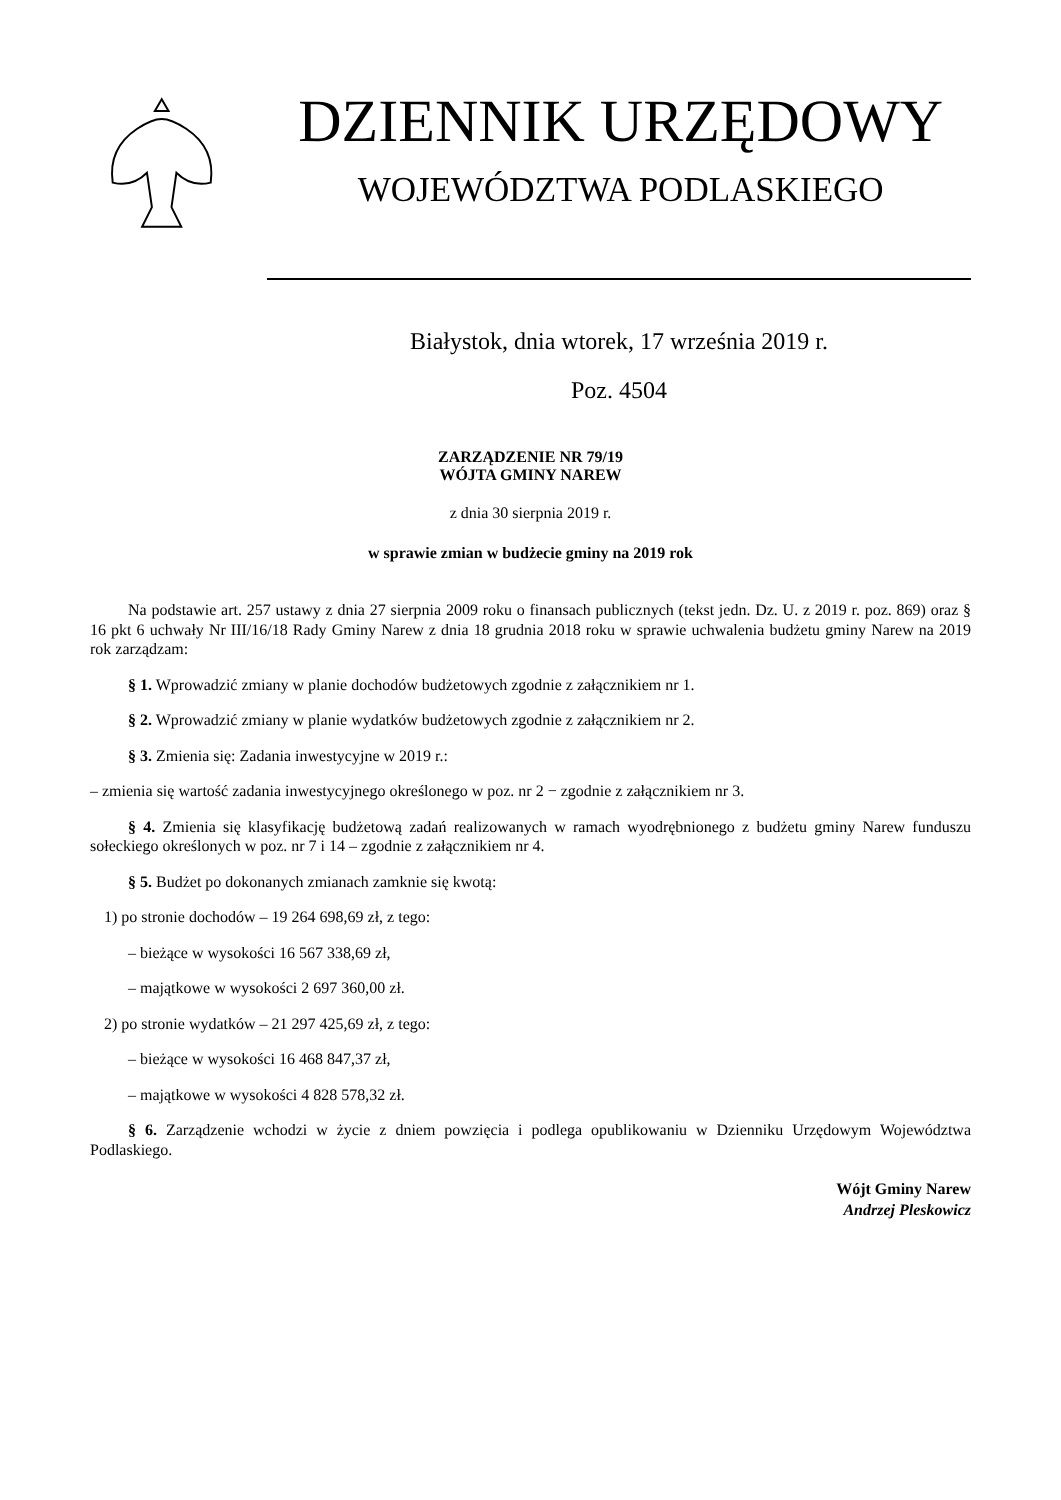DZIENNIK URZĘDOWY
WOJEWÓDZTWA PODLASKIEGO
Białystok, dnia wtorek, 17 września 2019 r.
Poz. 4504
ZARZĄDZENIE NR 79/19
WÓJTA GMINY NAREW
z dnia 30 sierpnia 2019 r.
w sprawie zmian w budżecie gminy na 2019 rok
Na podstawie art. 257 ustawy z dnia 27 sierpnia 2009 roku o finansach publicznych (tekst jedn. Dz. U. z 2019 r. poz. 869) oraz § 16 pkt 6 uchwały Nr III/16/18 Rady Gminy Narew z dnia 18 grudnia 2018 roku w sprawie uchwalenia budżetu gminy Narew na 2019 rok zarządzam:
§ 1. Wprowadzić zmiany w planie dochodów budżetowych zgodnie z załącznikiem nr 1.
§ 2. Wprowadzić zmiany w planie wydatków budżetowych zgodnie z załącznikiem nr 2.
§ 3. Zmienia się: Zadania inwestycyjne w 2019 r.:
– zmienia się wartość zadania inwestycyjnego określonego w poz. nr 2 − zgodnie z załącznikiem nr 3.
§ 4. Zmienia się klasyfikację budżetową zadań realizowanych w ramach wyodrębnionego z budżetu gminy Narew funduszu sołeckiego określonych w poz. nr 7 i 14 – zgodnie z załącznikiem nr 4.
§ 5. Budżet po dokonanych zmianach zamknie się kwotą:
1) po stronie dochodów – 19 264 698,69 zł, z tego:
– bieżące w wysokości 16 567 338,69 zł,
– majątkowe w wysokości 2 697 360,00 zł.
2) po stronie wydatków – 21 297 425,69 zł, z tego:
– bieżące w wysokości 16 468 847,37 zł,
– majątkowe w wysokości 4 828 578,32 zł.
§ 6. Zarządzenie wchodzi w życie z dniem powzięcia i podlega opublikowaniu w Dzienniku Urzędowym Województwa Podlaskiego.
Wójt Gminy Narew
Andrzej Pleskowicz